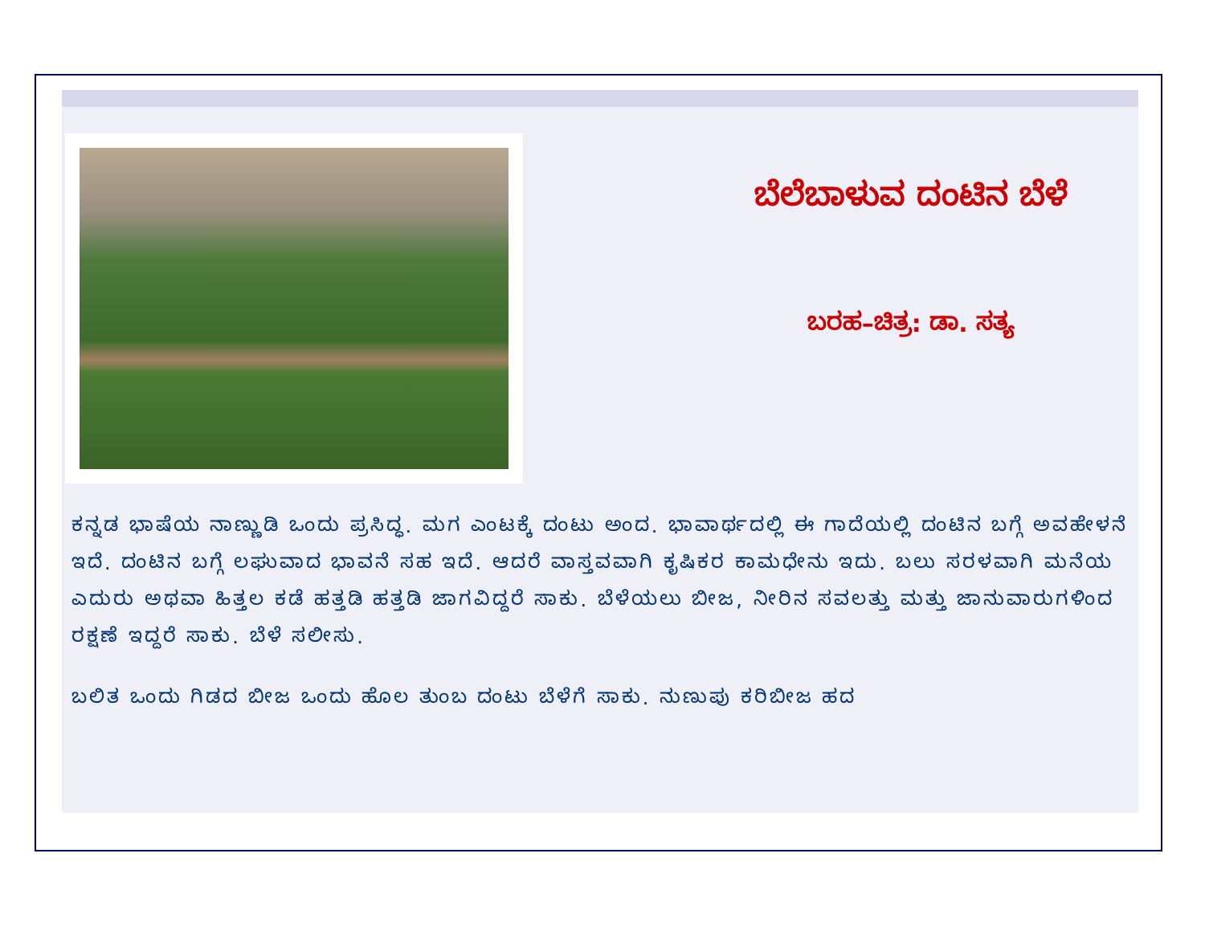ಬೆಲೆಬಾಳುವ ದಂಟಿನ ಬೆಳೆ
ಬರಹ–ಚಿತ್ರ: ಡಾ. ಸತ್ಯ
ಕನ್ನಡ ಭಾಷೆಯ ನಾಣ್ಣುಡಿ ಒಂದು ಪ್ರಸಿದ್ಧ. ಮಗ ಎಂಟಕ್ಕೆ ದಂಟು ಅಂದ. ಭಾವಾರ್ಥದಲ್ಲಿ ಈ ಗಾದೆಯಲ್ಲಿ ದಂಟಿನ ಬಗ್ಗೆ ಅವಹೇಳನೆ ಇದೆ. ದಂಟಿನ ಬಗ್ಗೆ ಲಘುವಾದ ಭಾವನೆ ಸಹ ಇದೆ. ಆದರೆ ವಾಸ್ತವವಾಗಿ ಕೃಷಿಕರ ಕಾಮಧೇನು ಇದು. ಬಲು ಸರಳವಾಗಿ ಮನೆಯ ಎದುರು ಅಥವಾ ಹಿತ್ತಲ ಕಡೆ ಹತ್ತಡಿ ಹತ್ತಡಿ ಜಾಗವಿದ್ದರೆ ಸಾಕು. ಬೆಳೆಯಲು ಬೀಜ, ನೀರಿನ ಸವಲತ್ತು ಮತ್ತು ಜಾನುವಾರುಗಳಿಂದ ರಕ್ಷಣೆ ಇದ್ದರೆ ಸಾಕು. ಬೆಳೆ ಸಲೀಸು.
ಬಲಿತ ಒಂದು ಗಿಡದ ಬೀಜ ಒಂದು ಹೊಲ ತುಂಬ ದಂಟು ಬೆಳೆಗೆ ಸಾಕು. ನುಣುಪು ಕರಿಬೀಜ ಹದ